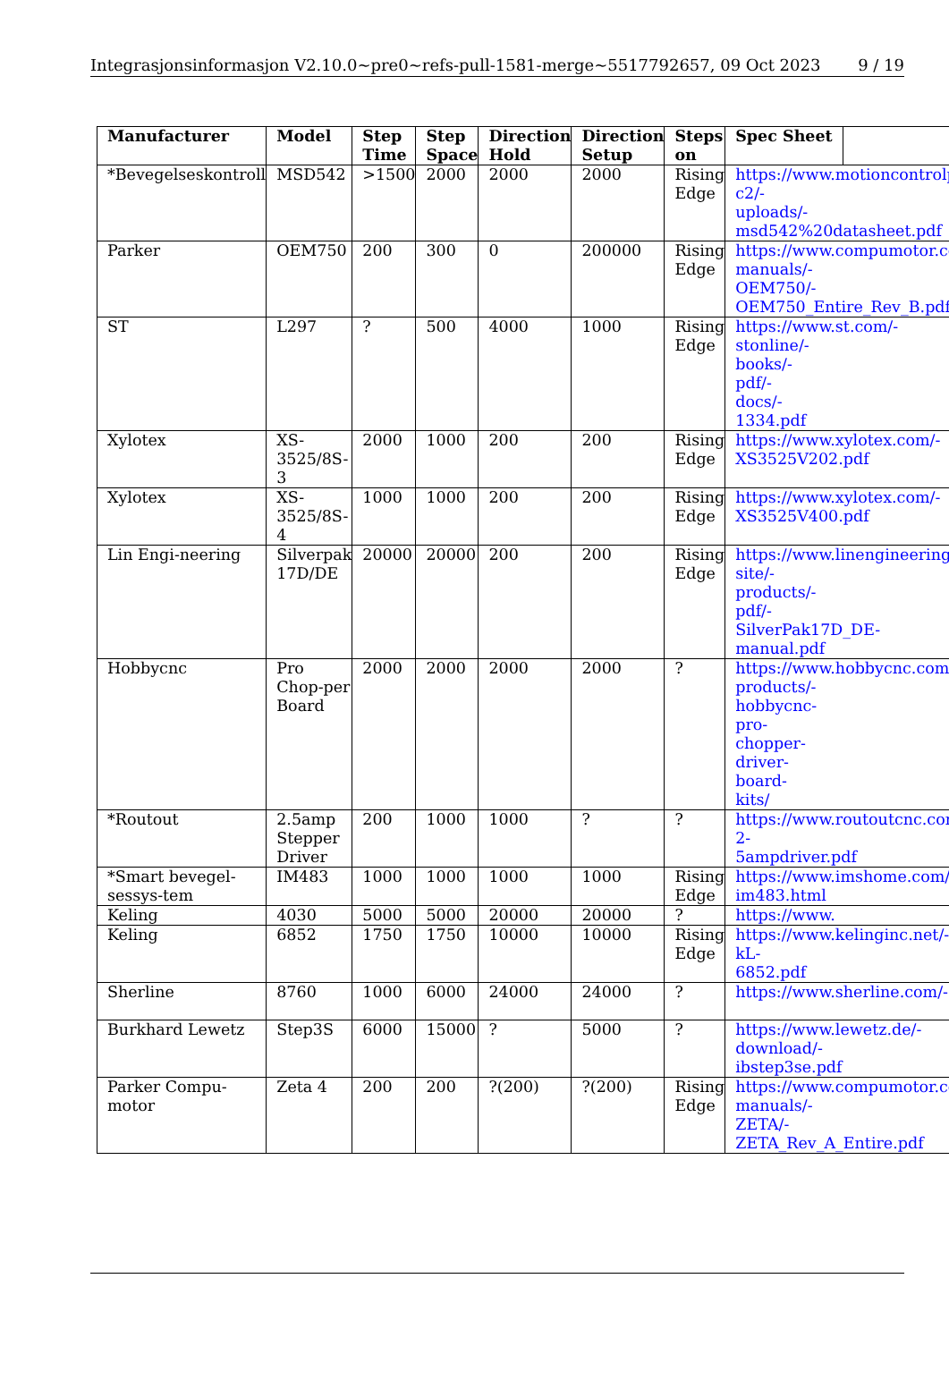Integrasjonsinformasjon V2.10.0~pre0~refs-pull-1581-merge~5517792657, 09 Oct 2023 9 / 19
| Manufacturer | Model | Step Time | Step Space | Direction Hold | Direction Setup | Steps on | Spec Sheet | |
| --- | --- | --- | --- | --- | --- | --- | --- | --- |
| *Bevegelseskontroll | MSD542 | >1500 | 2000 | 2000 | 2000 | Rising Edge | https://www.motioncontrolp c2/- uploads/- msd542%20datasheet.pdf | |
| Parker | OEM750 | 200 | 300 | 0 | 200000 | Rising Edge | https://www.compumotor.co manuals/- OEM750/- OEM750_Entire_Rev_B.pdf | |
| ST | L297 | ? | 500 | 4000 | 1000 | Rising Edge | https://www.st.com/- stonline/- books/- pdf/- docs/- 1334.pdf | |
| Xylotex | XS-3525/8S-3 | 2000 | 1000 | 200 | 200 | Rising Edge | https://www.xylotex.com/- XS3525V202.pdf | |
| Xylotex | XS-3525/8S-4 | 1000 | 1000 | 200 | 200 | Rising Edge | https://www.xylotex.com/- XS3525V400.pdf | |
| Lin Engi-neering | Silverpak 17D/DE | 20000 | 20000 | 200 | 200 | Rising Edge | https://www.linengineering site/- products/- pdf/- SilverPak17D_DE- manual.pdf | |
| Hobbycnc | Pro Chop-per Board | 2000 | 2000 | 2000 | 2000 | ? | https://www.hobbycnc.com/ products/- hobbycnc- pro- chopper- driver- board- kits/ | |
| *Routout | 2.5amp Stepper Driver | 200 | 1000 | 1000 | ? | ? | https://www.routoutcnc.com 2- 5ampdriver.pdf | |
| *Smart bevegel-sessys-tem | IM483 | 1000 | 1000 | 1000 | 1000 | Rising Edge | https://www.imshome.com/- im483.html | |
| Keling | 4030 | 5000 | 5000 | 20000 | 20000 | ? | https://www. | |
| Keling | 6852 | 1750 | 1750 | 10000 | 10000 | Rising Edge | https://www.kelinginc.net/- kL- 6852.pdf | |
| Sherline | 8760 | 1000 | 6000 | 24000 | 24000 | ? | https://www.sherline.com/- | |
| Burkhard Lewetz | Step3S | 6000 | 15000 | ? | 5000 | ? | https://www.lewetz.de/- download/- ibstep3se.pdf | |
| Parker Compu-motor | Zeta 4 | 200 | 200 | ?(200) | ?(200) | Rising Edge | https://www.compumotor.co manuals/- ZETA/- ZETA_Rev_A_Entire.pdf | |